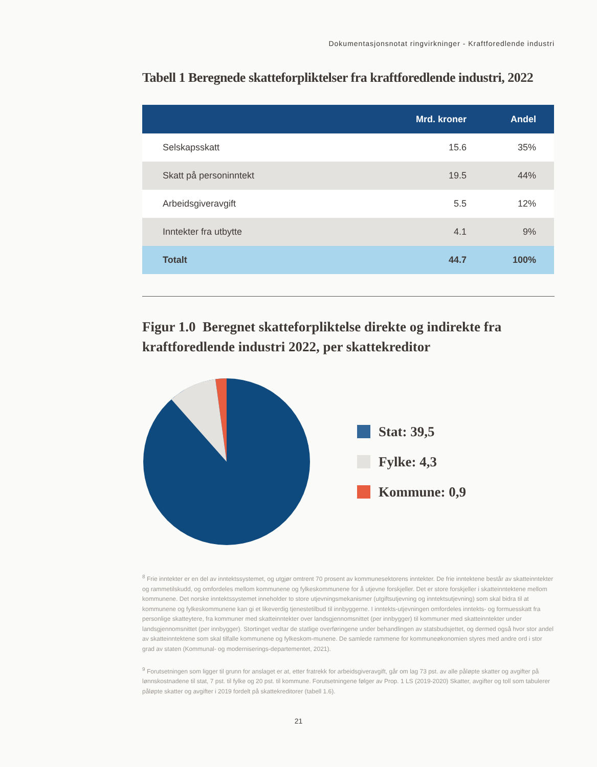Dokumentasjonsnotat ringvirkninger - Kraftforedlende industri
Tabell 1 Beregnede skatteforpliktelser fra kraftforedlende industri, 2022
| | Mrd. kroner | Andel |
| --- | --- | --- |
| Selskapsskatt | 15.6 | 35% |
| Skatt på personinntekt | 19.5 | 44% |
| Arbeidsgiveravgift | 5.5 | 12% |
| Inntekter fra utbytte | 4.1 | 9% |
| Totalt | 44.7 | 100% |
Figur 1.0 Beregnet skatteforpliktelse direkte og indirekte fra kraftforedlende industri 2022, per skattekreditor
Stat: 39,5
Fylke: 4,3
Kommune: 0,9
<sup>8</sup> Frie inntekter er en del av inntektssystemet, og utgjør omtrent 70 prosent av kommunesektorens inntekter. De frie inntektene består av skatteinntekter og rammetilskudd, og omfordeles mellom kommunene og fylkeskommunene for å utjevne forskjeller. Det er store forskjeller i skatteinntektene mellom kommunene. Det norske inntektssystemet inneholder to store utjevningsmekanismer (utgiftsutjevning og inntektsutjevning) som skal bidra til at kommunene og fylkeskommunene kan gi et likeverdig tjenestetilbud til innbyggerne. I inntekts-utjevningen omfordeles inntekts- og formuesskatt fra personlige skatteytere, fra kommuner med skatteinntekter over landsgjennomsnittet (per innbygger) til kommuner med skatteinntekter under landsgjennomsnittet (per innbygger). Stortinget vedtar de statlige overføringene under behandlingen av statsbudsjettet, og dermed også hvor stor andel av skatteinntektene som skal tilfalle kommunene og fylkeskom-munene. De samlede rammene for kommuneøkonomien styres med andre ord i stor grad av staten (Kommunal- og moderniserings-departementet, 2021).
<sup>9</sup> Forutsetningen som ligger til grunn for anslaget er at, etter fratrekk for arbeidsgiveravgift, går om lag 73 pst. av alle påløpte skatter og avgifter på lønnskostnadene til stat, 7 pst. til fylke og 20 pst. til kommune. Forutsetningene følger av Prop. 1 LS (2019-2020) Skatter, avgifter og toll som tabulerer påløpte skatter og avgifter i 2019 fordelt på skattekreditorer (tabell 1.6).
21